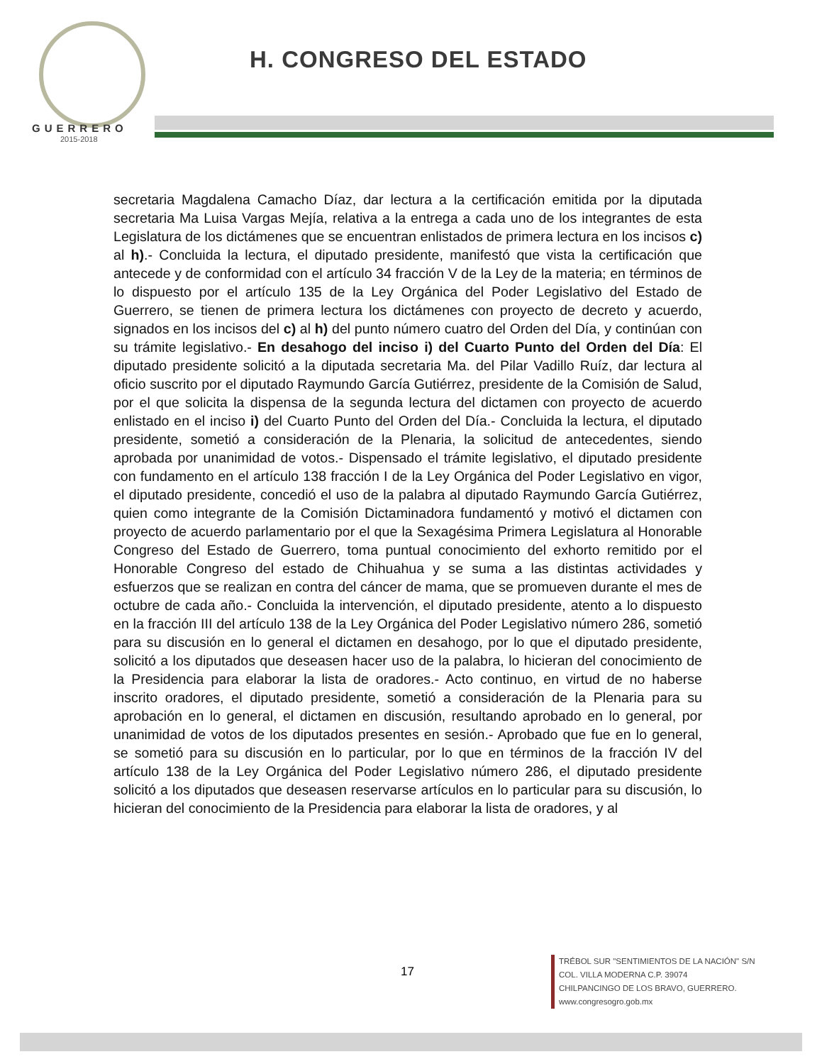GUERRERO
2015-2018
H. CONGRESO DEL ESTADO
secretaria Magdalena Camacho Díaz, dar lectura a la certificación emitida por la diputada secretaria Ma Luisa Vargas Mejía, relativa a la entrega a cada uno de los integrantes de esta Legislatura de los dictámenes que se encuentran enlistados de primera lectura en los incisos c) al h).- Concluida la lectura, el diputado presidente, manifestó que vista la certificación que antecede y de conformidad con el artículo 34 fracción V de la Ley de la materia; en términos de lo dispuesto por el artículo 135 de la Ley Orgánica del Poder Legislativo del Estado de Guerrero, se tienen de primera lectura los dictámenes con proyecto de decreto y acuerdo, signados en los incisos del c) al h) del punto número cuatro del Orden del Día, y continúan con su trámite legislativo.- En desahogo del inciso i) del Cuarto Punto del Orden del Día: El diputado presidente solicitó a la diputada secretaria Ma. del Pilar Vadillo Ruíz, dar lectura al oficio suscrito por el diputado Raymundo García Gutiérrez, presidente de la Comisión de Salud, por el que solicita la dispensa de la segunda lectura del dictamen con proyecto de acuerdo enlistado en el inciso i) del Cuarto Punto del Orden del Día.- Concluida la lectura, el diputado presidente, sometió a consideración de la Plenaria, la solicitud de antecedentes, siendo aprobada por unanimidad de votos.- Dispensado el trámite legislativo, el diputado presidente con fundamento en el artículo 138 fracción I de la Ley Orgánica del Poder Legislativo en vigor, el diputado presidente, concedió el uso de la palabra al diputado Raymundo García Gutiérrez, quien como integrante de la Comisión Dictaminadora fundamentó y motivó el dictamen con proyecto de acuerdo parlamentario por el que la Sexagésima Primera Legislatura al Honorable Congreso del Estado de Guerrero, toma puntual conocimiento del exhorto remitido por el Honorable Congreso del estado de Chihuahua y se suma a las distintas actividades y esfuerzos que se realizan en contra del cáncer de mama, que se promueven durante el mes de octubre de cada año.- Concluida la intervención, el diputado presidente, atento a lo dispuesto en la fracción III del artículo 138 de la Ley Orgánica del Poder Legislativo número 286, sometió para su discusión en lo general el dictamen en desahogo, por lo que el diputado presidente, solicitó a los diputados que deseasen hacer uso de la palabra, lo hicieran del conocimiento de la Presidencia para elaborar la lista de oradores.- Acto continuo, en virtud de no haberse inscrito oradores, el diputado presidente, sometió a consideración de la Plenaria para su aprobación en lo general, el dictamen en discusión, resultando aprobado en lo general, por unanimidad de votos de los diputados presentes en sesión.- Aprobado que fue en lo general, se sometió para su discusión en lo particular, por lo que en términos de la fracción IV del artículo 138 de la Ley Orgánica del Poder Legislativo número 286, el diputado presidente solicitó a los diputados que deseasen reservarse artículos en lo particular para su discusión, lo hicieran del conocimiento de la Presidencia para elaborar la lista de oradores, y al
17
TRÉBOL SUR "SENTIMIENTOS DE LA NACIÓN" S/N
COL. VILLA MODERNA C.P. 39074
CHILPANCINGO DE LOS BRAVO, GUERRERO.
www.congresogro.gob.mx